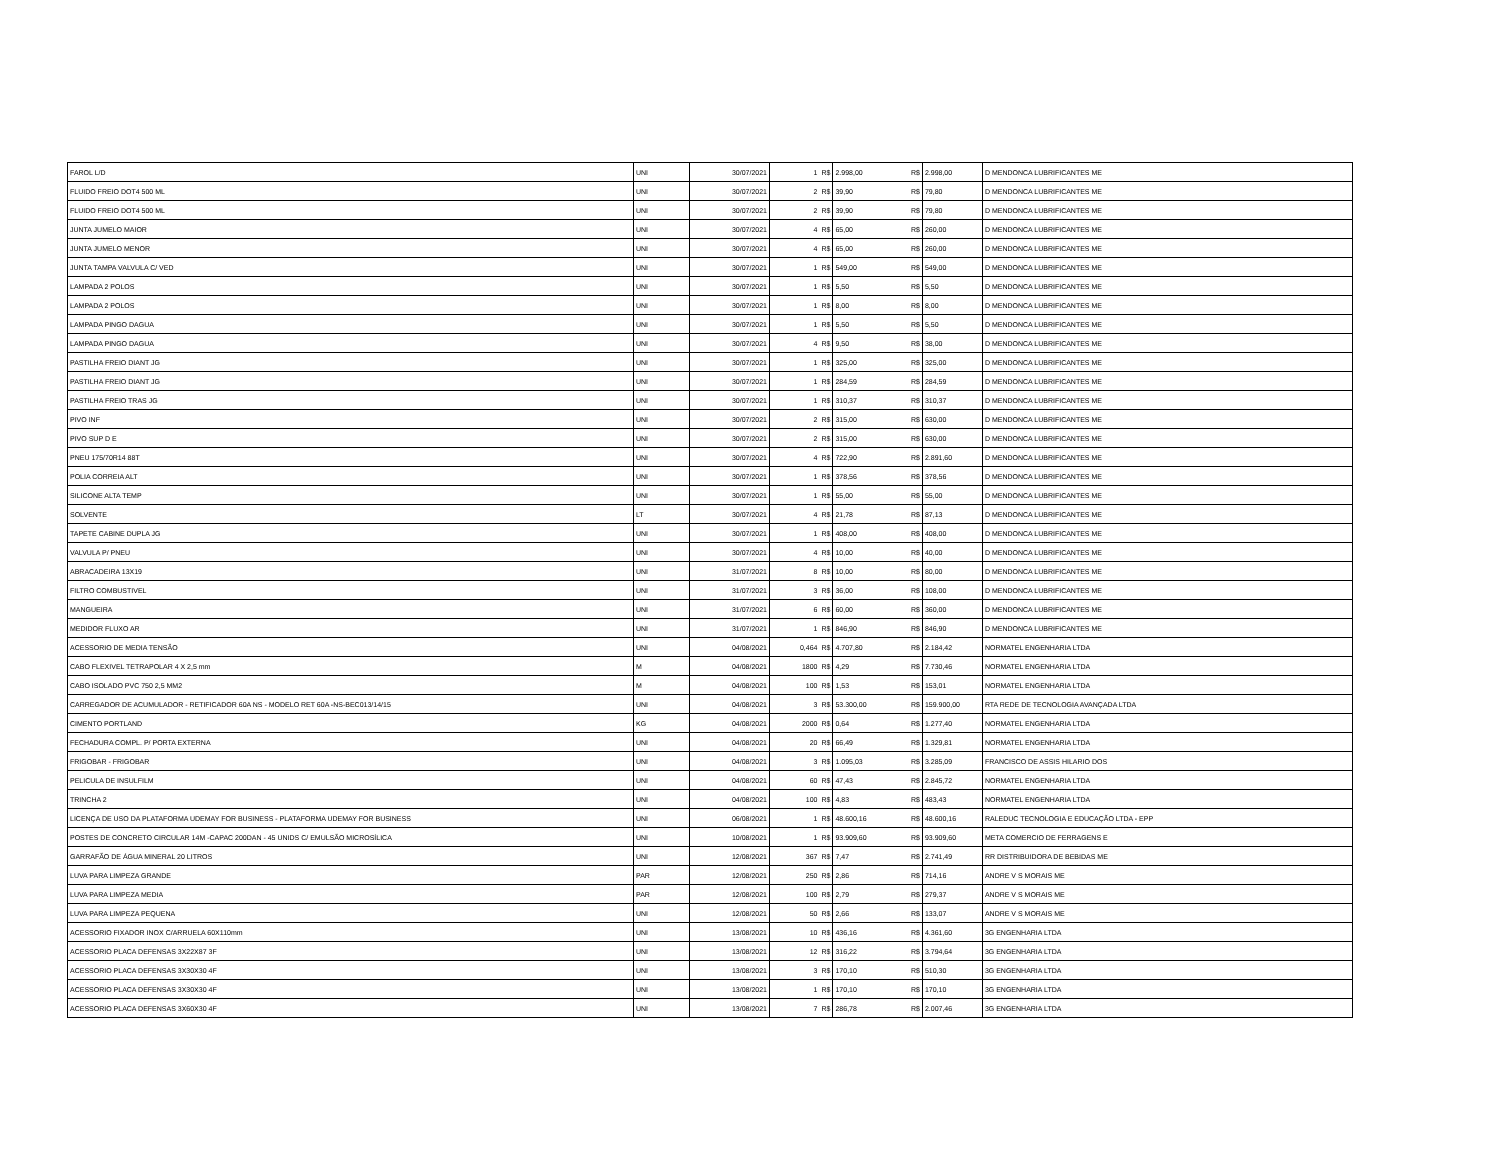| FAROL L/D | UNI | 30/07/2021 | 1 | R$ | 2.998,00 | R$ | 2.998,00 | D MENDONCA LUBRIFICANTES ME |
| FLUIDO FREIO DOT4 500 ML | UNI | 30/07/2021 | 2 | R$ | 39,90 | R$ | 79,80 | D MENDONCA LUBRIFICANTES ME |
| FLUIDO FREIO DOT4 500 ML | UNI | 30/07/2021 | 2 | R$ | 39,90 | R$ | 79,80 | D MENDONCA LUBRIFICANTES ME |
| JUNTA JUMELO MAIOR | UNI | 30/07/2021 | 4 | R$ | 65,00 | R$ | 260,00 | D MENDONCA LUBRIFICANTES ME |
| JUNTA JUMELO MENOR | UNI | 30/07/2021 | 4 | R$ | 65,00 | R$ | 260,00 | D MENDONCA LUBRIFICANTES ME |
| JUNTA TAMPA VALVULA C/ VED | UNI | 30/07/2021 | 1 | R$ | 549,00 | R$ | 549,00 | D MENDONCA LUBRIFICANTES ME |
| LAMPADA 2 POLOS | UNI | 30/07/2021 | 1 | R$ | 5,50 | R$ | 5,50 | D MENDONCA LUBRIFICANTES ME |
| LAMPADA 2 POLOS | UNI | 30/07/2021 | 1 | R$ | 8,00 | R$ | 8,00 | D MENDONCA LUBRIFICANTES ME |
| LAMPADA PINGO DAGUA | UNI | 30/07/2021 | 1 | R$ | 5,50 | R$ | 5,50 | D MENDONCA LUBRIFICANTES ME |
| LAMPADA PINGO DAGUA | UNI | 30/07/2021 | 4 | R$ | 9,50 | R$ | 38,00 | D MENDONCA LUBRIFICANTES ME |
| PASTILHA FREIO DIANT JG | UNI | 30/07/2021 | 1 | R$ | 325,00 | R$ | 325,00 | D MENDONCA LUBRIFICANTES ME |
| PASTILHA FREIO DIANT JG | UNI | 30/07/2021 | 1 | R$ | 284,59 | R$ | 284,59 | D MENDONCA LUBRIFICANTES ME |
| PASTILHA FREIO TRAS JG | UNI | 30/07/2021 | 1 | R$ | 310,37 | R$ | 310,37 | D MENDONCA LUBRIFICANTES ME |
| PIVO INF | UNI | 30/07/2021 | 2 | R$ | 315,00 | R$ | 630,00 | D MENDONCA LUBRIFICANTES ME |
| PIVO SUP D E | UNI | 30/07/2021 | 2 | R$ | 315,00 | R$ | 630,00 | D MENDONCA LUBRIFICANTES ME |
| PNEU 175/70R14 88T | UNI | 30/07/2021 | 4 | R$ | 722,90 | R$ | 2.891,60 | D MENDONCA LUBRIFICANTES ME |
| POLIA CORREIA ALT | UNI | 30/07/2021 | 1 | R$ | 378,56 | R$ | 378,56 | D MENDONCA LUBRIFICANTES ME |
| SILICONE ALTA TEMP | UNI | 30/07/2021 | 1 | R$ | 55,00 | R$ | 55,00 | D MENDONCA LUBRIFICANTES ME |
| SOLVENTE | LT | 30/07/2021 | 4 | R$ | 21,78 | R$ | 87,13 | D MENDONCA LUBRIFICANTES ME |
| TAPETE CABINE DUPLA JG | UNI | 30/07/2021 | 1 | R$ | 408,00 | R$ | 408,00 | D MENDONCA LUBRIFICANTES ME |
| VALVULA P/ PNEU | UNI | 30/07/2021 | 4 | R$ | 10,00 | R$ | 40,00 | D MENDONCA LUBRIFICANTES ME |
| ABRACADEIRA 13X19 | UNI | 31/07/2021 | 8 | R$ | 10,00 | R$ | 80,00 | D MENDONCA LUBRIFICANTES ME |
| FILTRO COMBUSTIVEL | UNI | 31/07/2021 | 3 | R$ | 36,00 | R$ | 108,00 | D MENDONCA LUBRIFICANTES ME |
| MANGUEIRA | UNI | 31/07/2021 | 6 | R$ | 60,00 | R$ | 360,00 | D MENDONCA LUBRIFICANTES ME |
| MEDIDOR FLUXO AR | UNI | 31/07/2021 | 1 | R$ | 846,90 | R$ | 846,90 | D MENDONCA LUBRIFICANTES ME |
| ACESSORIO DE MEDIA TENSÃO | UNI | 04/08/2021 | 0,464 | R$ | 4.707,80 | R$ | 2.184,42 | NORMATEL ENGENHARIA LTDA |
| CABO FLEXIVEL TETRAPOLAR 4 X 2,5 mm | M | 04/08/2021 | 1800 | R$ | 4,29 | R$ | 7.730,46 | NORMATEL ENGENHARIA LTDA |
| CABO ISOLADO PVC 750 2,5 MM2 | M | 04/08/2021 | 100 | R$ | 1,53 | R$ | 153,01 | NORMATEL ENGENHARIA LTDA |
| CARREGADOR DE ACUMULADOR - RETIFICADOR 60A NS - MODELO RET 60A -NS-BEC013/14/15 | UNI | 04/08/2021 | 3 | R$ | 53.300,00 | R$ | 159.900,00 | RTA REDE DE TECNOLOGIA AVANÇADA LTDA |
| CIMENTO PORTLAND | KG | 04/08/2021 | 2000 | R$ | 0,64 | R$ | 1.277,40 | NORMATEL ENGENHARIA LTDA |
| FECHADURA COMPL. P/ PORTA EXTERNA | UNI | 04/08/2021 | 20 | R$ | 66,49 | R$ | 1.329,81 | NORMATEL ENGENHARIA LTDA |
| FRIGOBAR - FRIGOBAR | UNI | 04/08/2021 | 3 | R$ | 1.095,03 | R$ | 3.285,09 | FRANCISCO DE ASSIS HILARIO DOS |
| PELICULA DE INSULFILM | UNI | 04/08/2021 | 60 | R$ | 47,43 | R$ | 2.845,72 | NORMATEL ENGENHARIA LTDA |
| TRINCHA 2 | UNI | 04/08/2021 | 100 | R$ | 4,83 | R$ | 483,43 | NORMATEL ENGENHARIA LTDA |
| LICENÇA DE USO DA PLATAFORMA UDEMAY FOR BUSINESS - PLATAFORMA UDEMAY FOR BUSINESS | UNI | 06/08/2021 | 1 | R$ | 48.600,16 | R$ | 48.600,16 | RALEDUC TECNOLOGIA E EDUCAÇÃO LTDA - EPP |
| POSTES DE CONCRETO CIRCULAR 14M -CAPAC 200DAN - 45 UNIDS C/ EMULSÃO MICROSÍLICA | UNI | 10/08/2021 | 1 | R$ | 93.909,60 | R$ | 93.909,60 | META COMERCIO DE FERRAGENS E |
| GARRAFÃO DE ÁGUA MINERAL 20 LITROS | UNI | 12/08/2021 | 367 | R$ | 7,47 | R$ | 2.741,49 | RR DISTRIBUIDORA DE BEBIDAS ME |
| LUVA PARA LIMPEZA GRANDE | PAR | 12/08/2021 | 250 | R$ | 2,86 | R$ | 714,16 | ANDRE V S MORAIS ME |
| LUVA PARA LIMPEZA MEDIA | PAR | 12/08/2021 | 100 | R$ | 2,79 | R$ | 279,37 | ANDRE V S MORAIS ME |
| LUVA PARA LIMPEZA PEQUENA | UNI | 12/08/2021 | 50 | R$ | 2,66 | R$ | 133,07 | ANDRE V S MORAIS ME |
| ACESSORIO FIXADOR INOX C/ARRUELA 60X110mm | UNI | 13/08/2021 | 10 | R$ | 436,16 | R$ | 4.361,60 | 3G ENGENHARIA LTDA |
| ACESSORIO PLACA DEFENSAS 3X22X87 3F | UNI | 13/08/2021 | 12 | R$ | 316,22 | R$ | 3.794,64 | 3G ENGENHARIA LTDA |
| ACESSORIO PLACA DEFENSAS 3X30X30 4F | UNI | 13/08/2021 | 3 | R$ | 170,10 | R$ | 510,30 | 3G ENGENHARIA LTDA |
| ACESSORIO PLACA DEFENSAS 3X30X30 4F | UNI | 13/08/2021 | 1 | R$ | 170,10 | R$ | 170,10 | 3G ENGENHARIA LTDA |
| ACESSORIO PLACA DEFENSAS 3X60X30 4F | UNI | 13/08/2021 | 7 | R$ | 286,78 | R$ | 2.007,46 | 3G ENGENHARIA LTDA |